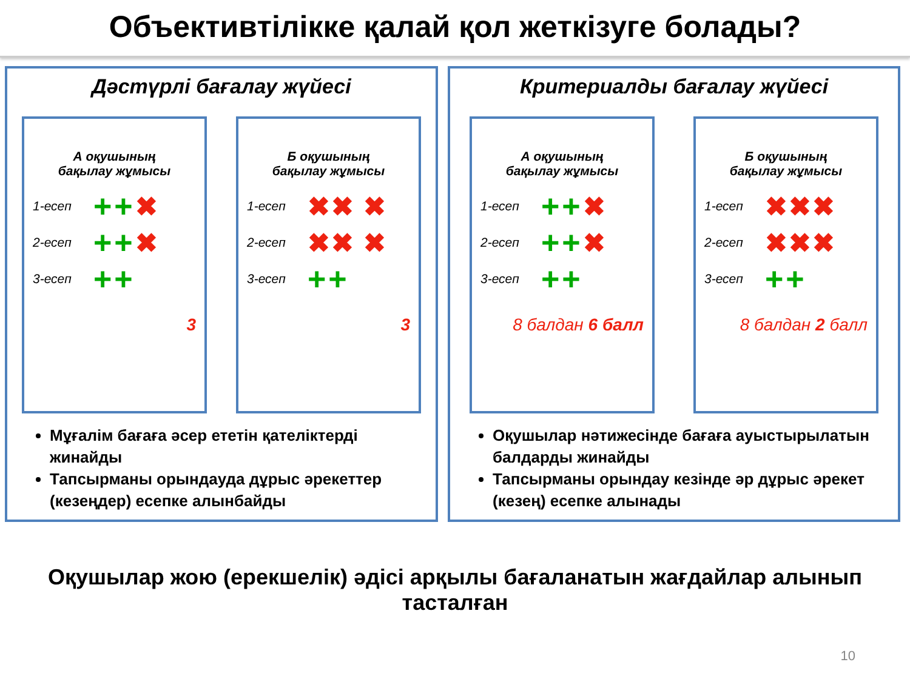Объективтілікке қалай қол жеткізуге болады?
Дәстүрлі бағалау жүйесі
А оқушының
бақылау жұмысы
1-есеп ++ ✖
2-есеп ++ ✖
3-есеп ++
3
Б оқушының
бақылау жұмысы
1-есеп ✖✖ ✖
2-есеп ✖✖ ✖
3-есеп ++
3
Мұғалім бағаға әсер ететін қателіктерді жинайды
Тапсырманы орындауда дұрыс әрекеттер (кезеңдер) есепке алынбайды
Критериалды бағалау жүйесі
А оқушының
бақылау жұмысы
1-есеп ++ ✖
2-есеп ++ ✖
3-есеп ++
8 балдан 6 балл
Б оқушының
бақылау жұмысы
1-есеп ✖✖✖
2-есеп ✖✖✖
3-есеп ++
8 балдан 2 балл
Оқушылар нәтижесінде бағаға ауыстырылатын балдарды жинайды
Тапсырманы орындау кезінде әр дұрыс әрекет (кезең) есепке алынады
Оқушылар жою (ерекшелік) әдісі арқылы бағаланатын жағдайлар алынып тасталған
10